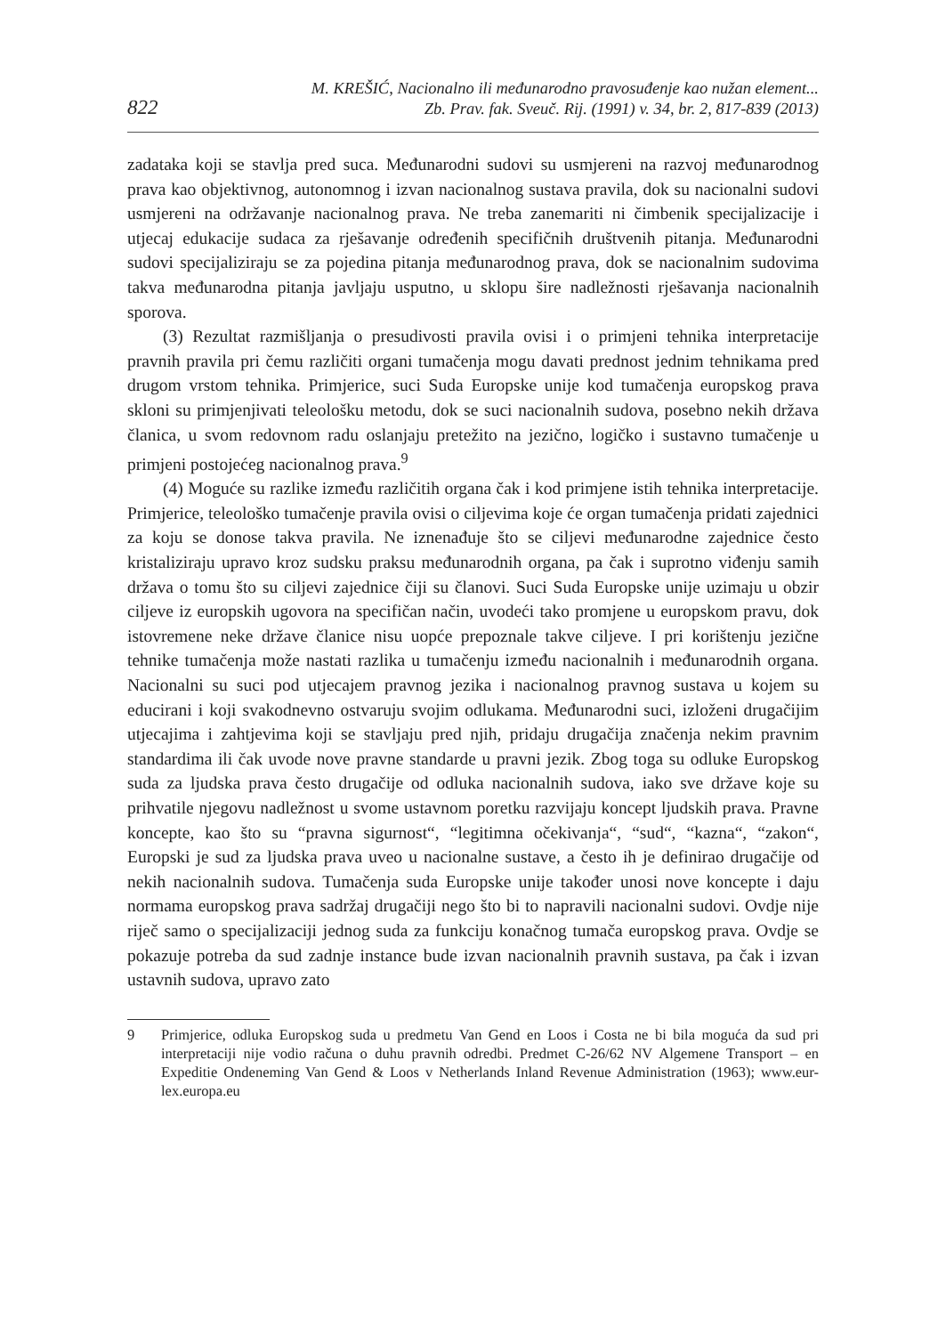822
M. KREŠIĆ, Nacionalno ili međunarodno pravosuđenje kao nužan element...
Zb. Prav. fak. Sveuč. Rij. (1991) v. 34, br. 2, 817-839 (2013)
zadataka koji se stavlja pred suca. Međunarodni sudovi su usmjereni na razvoj međunarodnog prava kao objektivnog, autonomnog i izvan nacionalnog sustava pravila, dok su nacionalni sudovi usmjereni na održavanje nacionalnog prava. Ne treba zanemariti ni čimbenik specijalizacije i utjecaj edukacije sudaca za rješavanje određenih specifičnih društvenih pitanja. Međunarodni sudovi specijaliziraju se za pojedina pitanja međunarodnog prava, dok se nacionalnim sudovima takva međunarodna pitanja javljaju usputno, u sklopu šire nadležnosti rješavanja nacionalnih sporova.
(3) Rezultat razmišljanja o presudivosti pravila ovisi i o primjeni tehnika interpretacije pravnih pravila pri čemu različiti organi tumačenja mogu davati prednost jednim tehnikama pred drugom vrstom tehnika. Primjerice, suci Suda Europske unije kod tumačenja europskog prava skloni su primjenjivati teleološku metodu, dok se suci nacionalnih sudova, posebno nekih država članica, u svom redovnom radu oslanjaju pretežito na jezično, logičko i sustavno tumačenje u primjeni postojećeg nacionalnog prava.<sup>9</sup>
(4) Moguće su razlike između različitih organa čak i kod primjene istih tehnika interpretacije. Primjerice, teleološko tumačenje pravila ovisi o ciljevima koje će organ tumačenja pridati zajednici za koju se donose takva pravila. Ne iznenađuje što se ciljevi međunarodne zajednice često kristaliziraju upravo kroz sudsku praksu međunarodnih organa, pa čak i suprotno viđenju samih država o tomu što su ciljevi zajednice čiji su članovi. Suci Suda Europske unije uzimaju u obzir ciljeve iz europskih ugovora na specifičan način, uvodeći tako promjene u europskom pravu, dok istovremene neke države članice nisu uopće prepoznale takve ciljeve. I pri korištenju jezične tehnike tumačenja može nastati razlika u tumačenju između nacionalnih i međunarodnih organa. Nacionalni su suci pod utjecajem pravnog jezika i nacionalnog pravnog sustava u kojem su educirani i koji svakodnevno ostvaruju svojim odlukama. Međunarodni suci, izloženi drugačijim utjecajima i zahtjevima koji se stavljaju pred njih, pridaju drugačija značenja nekim pravnim standardima ili čak uvode nove pravne standarde u pravni jezik. Zbog toga su odluke Europskog suda za ljudska prava često drugačije od odluka nacionalnih sudova, iako sve države koje su prihvatile njegovu nadležnost u svome ustavnom poretku razvijaju koncept ljudskih prava. Pravne koncepte, kao što su “pravna sigurnost“, “legitimna očekivanja“, “sud“, “kazna“, “zakon“, Europski je sud za ljudska prava uveo u nacionalne sustave, a često ih je definirao drugačije od nekih nacionalnih sudova. Tumačenja suda Europske unije također unosi nove koncepte i daju normama europskog prava sadržaj drugačiji nego što bi to napravili nacionalni sudovi. Ovdje nije riječ samo o specijalizaciji jednog suda za funkciju konačnog tumača europskog prava. Ovdje se pokazuje potreba da sud zadnje instance bude izvan nacionalnih pravnih sustava, pa čak i izvan ustavnih sudova, upravo zato
9 Primjerice, odluka Europskog suda u predmetu Van Gend en Loos i Costa ne bi bila moguća da sud pri interpretaciji nije vodio računa o duhu pravnih odredbi. Predmet C-26/62 NV Algemene Transport – en Expeditie Ondeneming Van Gend & Loos v Netherlands Inland Revenue Administration (1963); www.eur-lex.europa.eu